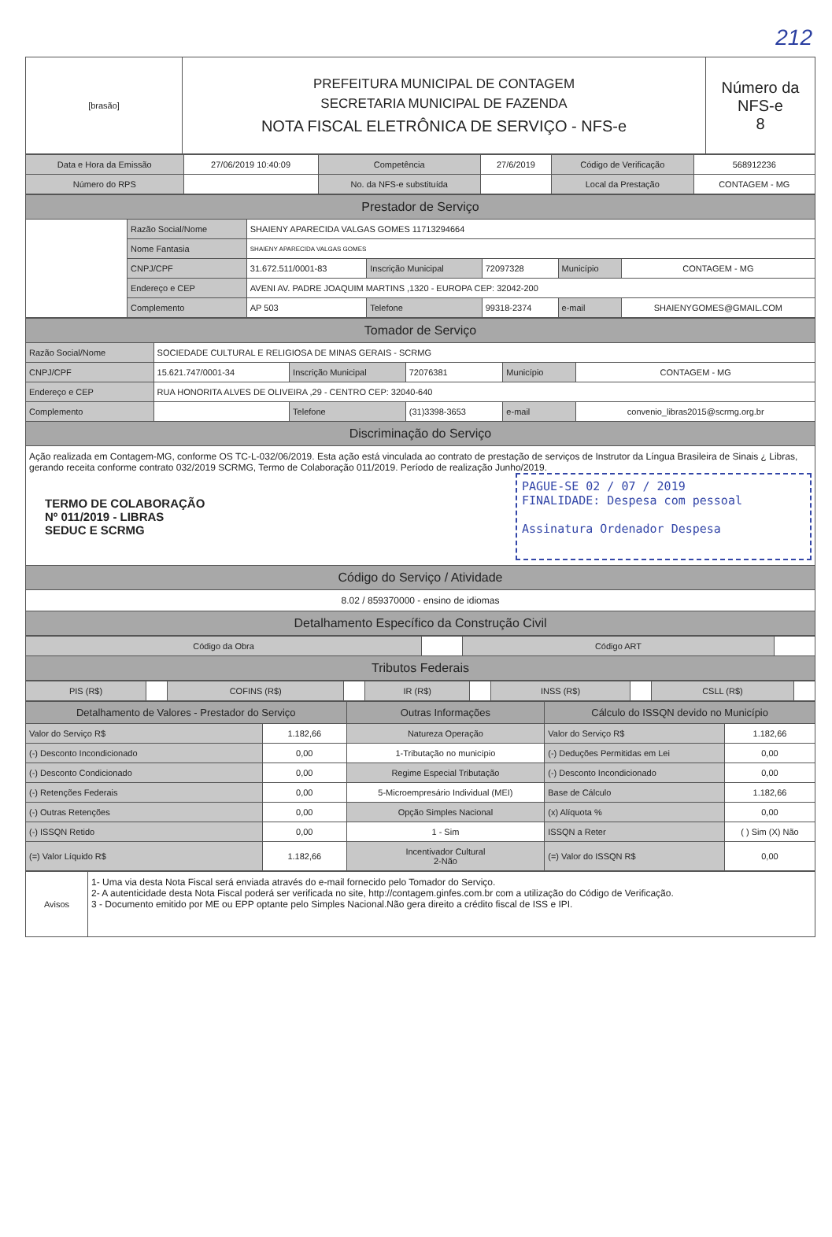212
| [brasão] | PREFEITURA MUNICIPAL DE CONTAGEM SECRETARIA MUNICIPAL DE FAZENDA NOTA FISCAL ELETRÔNICA DE SERVIÇO - NFS-e | Número da NFS-e 8 |
| Data e Hora da Emissão | 27/06/2019 10:40:09 | Competência | 27/6/2019 | Código de Verificação | 568912236 |
| Número do RPS | | No. da NFS-e substituída | | Local da Prestação | CONTAGEM - MG |
| Prestador de Serviço | | | | | | |
| | Razão Social/Nome | SHAIENY APARECIDA VALGAS GOMES 11713294664 | | | | |
| | Nome Fantasia | SHAIENY APARECIDA VALGAS GOMES | | | | |
| | CNPJ/CPF | 31.672.511/0001-83 | Inscrição Municipal | 72097328 | Município | CONTAGEM - MG |
| | Endereço e CEP | AVENI AV. PADRE JOAQUIM MARTINS ,1320 - EUROPA CEP: 32042-200 | | | | |
| | Complemento | AP 503 | Telefone | 99318-2374 | e-mail | SHAIENYGOMES@GMAIL.COM |
| Tomador de Serviço | | | | | |
| Razão Social/Nome | SOCIEDADE CULTURAL E RELIGIOSA DE MINAS GERAIS - SCRMG | | | | |
| CNPJ/CPF | 15.621.747/0001-34 | Inscrição Municipal | 72076381 | Município | CONTAGEM - MG |
| Endereço e CEP | RUA HONORITA ALVES DE OLIVEIRA ,29 - CENTRO CEP: 32040-640 | | | | |
| Complemento | | Telefone | (31)3398-3653 | e-mail | convenio_libras2015@scrmg.org.br |
| Discriminação do Serviço | | | | | |
| Ação realizada em Contagem-MG, conforme OS TC-L-032/06/2019. Esta ação está vinculada ao contrato de prestação de serviços de Instrutor da Língua Brasileira de Sinais ¿ Libras, gerando receita conforme contrato 032/2019 SCRMG, Termo de Colaboração 011/2019. Período de realização Junho/2019. TERMO DE COLABORAÇÃO Nº 011/2019 - LIBRAS SEDUC E SCRMG PAGUE-SE 02 / 07 / 2019 FINALIDADE: Despesa com pessoal Assinatura Ordenador Despesa | | | | | |
| Código do Serviço / Atividade | | | | | |
| 8.02 / 859370000 - ensino de idiomas | | | | | |
| Detalhamento Específico da Construção Civil | | | | | |
| Código da Obra | | Código ART | |
| Tributos Federais | | | |
| PIS (R$) | | COFINS (R$) | | IR (R$) | | INSS (R$) | | CSLL (R$) | |
| Detalhamento de Valores - Prestador do Serviço | | Outras Informações | Cálculo do ISSQN devido no Município | |
| Valor do Serviço R$ | 1.182,66 | Natureza Operação | Valor do Serviço R$ | 1.182,66 |
| (-) Desconto Incondicionado | 0,00 | 1-Tributação no município | (-) Deduções Permitidas em Lei | 0,00 |
| (-) Desconto Condicionado | 0,00 | Regime Especial Tributação | (-) Desconto Incondicionado | 0,00 |
| (-) Retenções Federais | 0,00 | 5-Microempresário Individual (MEI) | Base de Cálculo | 1.182,66 |
| (-) Outras Retenções | 0,00 | Opção Simples Nacional | (x) Alíquota % | 0,00 |
| (-) ISSQN Retido | 0,00 | 1 - Sim | ISSQN a Reter | ( ) Sim (X) Não |
| (=) Valor Líquido R$ | 1.182,66 | Incentivador Cultural 2-Não | (=) Valor do ISSQN R$ | 0,00 |
| Avisos | 1- Uma via desta Nota Fiscal será enviada através do e-mail fornecido pelo Tomador do Serviço. 2- A autenticidade desta Nota Fiscal poderá ser verificada no site, http://contagem.ginfes.com.br com a utilização do Código de Verificação. 3 - Documento emitido por ME ou EPP optante pelo Simples Nacional.Não gera direito a crédito fiscal de ISS e IPI. |